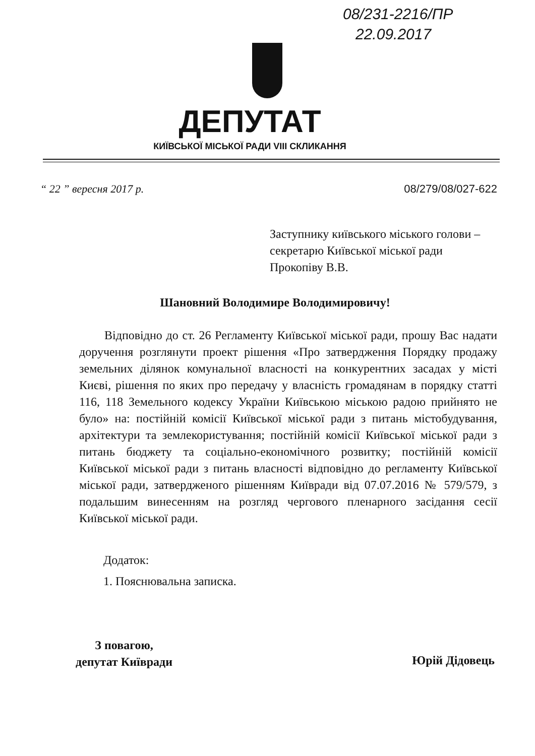08/231-2216/ПР
22.09.2017
ДЕПУТАТ
КИЇВСЬКОЇ МІСЬКОЇ РАДИ VIII СКЛИКАННЯ
“ 22 ” вересня 2017 р. 08/279/08/027-622
Заступнику київського міського голови –
секретарю Київської міської ради
Прокопіву В.В.
Шановний Володимире Володимировичу!
Відповідно до ст. 26 Регламенту Київської міської ради, прошу Вас надати доручення розглянути проект рішення «Про затвердження Порядку продажу земельних ділянок комунальної власності на конкурентних засадах у місті Києві, рішення по яких про передачу у власність громадянам в порядку статті 116, 118 Земельного кодексу України Київською міською радою прийнято не було» на: постійній комісії Київської міської ради з питань містобудування, архітектури та землекористування; постійній комісії Київської міської ради з питань бюджету та соціально-економічного розвитку; постійній комісії Київської міської ради з питань власності відповідно до регламенту Київської міської ради, затвердженого рішенням Київради від 07.07.2016 № 579/579, з подальшим винесенням на розгляд чергового пленарного засідання сесії Київської міської ради.
Додаток:
1. Пояснювальна записка.
З повагою,
депутат Київради
Юрій Дідовець